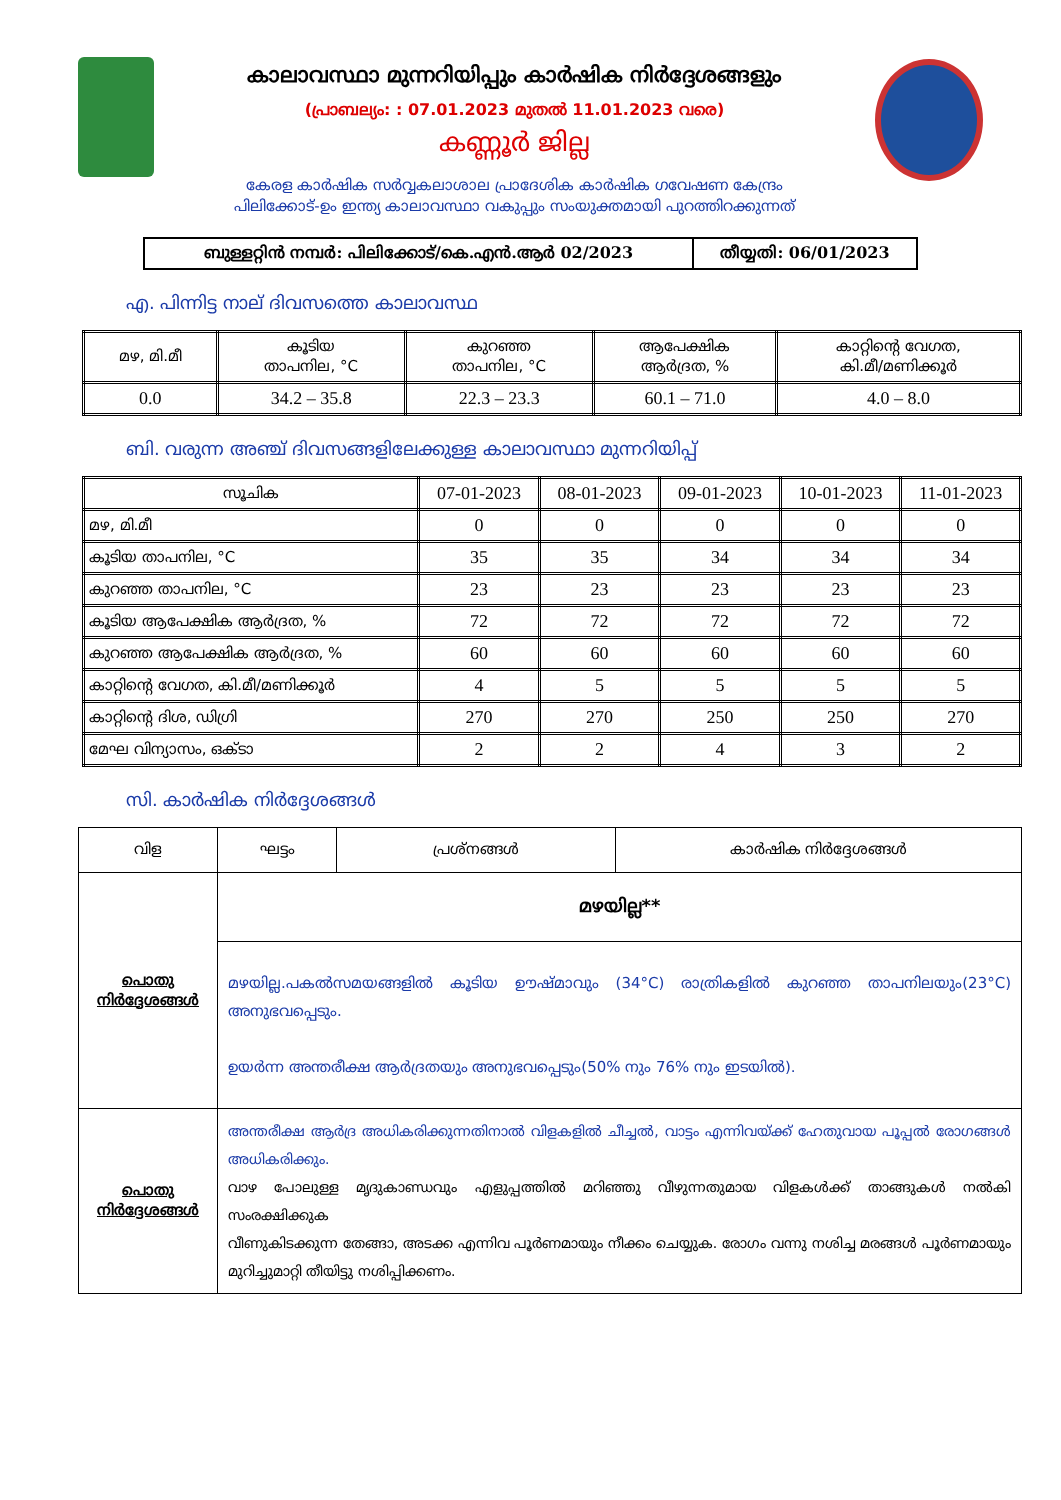കാലാവസ്ഥാ മുന്നറിയിപ്പും കാർഷിക നിർദ്ദേശങ്ങളും
(പ്രാബല്യം: : 07.01.2023 മുതൽ 11.01.2023 വരെ)
കണ്ണൂർ ജില്ല
കേരള കാർഷിക സർവ്വകലാശാല പ്രാദേശിക കാർഷിക ഗവേഷണ കേന്ദ്രം
പിലിക്കോട്-ഉം ഇന്ത്യ കാലാവസ്ഥാ വകുപ്പും സംയുക്തമായി പുറത്തിറക്കുന്നത്
| ബുള്ളറ്റിൻ നമ്പർ: പിലിക്കോട്/കെ.എൻ.ആർ 02/2023 | തീയ്യതി: 06/01/2023 |
എ. പിന്നിട്ട നാല് ദിവസത്തെ കാലാവസ്ഥ
| മഴ, മി.മീ | കൂടിയ താപനില, °C | കുറഞ്ഞ താപനില, °C | ആപേക്ഷിക ആർദ്രത, % | കാറ്റിന്റെ വേഗത, കി.മീ/മണിക്കൂർ |
| 0.0 | 34.2 – 35.8 | 22.3 – 23.3 | 60.1 – 71.0 | 4.0 – 8.0 |
ബി. വരുന്ന അഞ്ച് ദിവസങ്ങളിലേക്കുള്ള കാലാവസ്ഥാ മുന്നറിയിപ്പ്
| സൂചിക | 07-01-2023 | 08-01-2023 | 09-01-2023 | 10-01-2023 | 11-01-2023 |
| മഴ, മി.മീ | 0 | 0 | 0 | 0 | 0 |
| കൂടിയ താപനില, °C | 35 | 35 | 34 | 34 | 34 |
| കുറഞ്ഞ താപനില, °C | 23 | 23 | 23 | 23 | 23 |
| കൂടിയ ആപേക്ഷിക ആർദ്രത, % | 72 | 72 | 72 | 72 | 72 |
| കുറഞ്ഞ ആപേക്ഷിക ആർദ്രത, % | 60 | 60 | 60 | 60 | 60 |
| കാറ്റിന്റെ വേഗത, കി.മീ/മണിക്കൂർ | 4 | 5 | 5 | 5 | 5 |
| കാറ്റിന്റെ ദിശ, ഡിഗ്രി | 270 | 270 | 250 | 250 | 270 |
| മേഘ വിന്യാസം, ഒക്ടാ | 2 | 2 | 4 | 3 | 2 |
സി. കാർഷിക നിർദ്ദേശങ്ങൾ
| വിള | ഘട്ടം | പ്രശ്നങ്ങൾ | കാർഷിക നിർദ്ദേശങ്ങൾ |
| --- | --- | --- | --- |
| പൊതു നിർദ്ദേശങ്ങൾ | മഴയില്ല** | | |
| | മഴയില്ല.പകൽസമയങ്ങളിൽ കൂടിയ ഊഷ്മാവും (34°C) രാത്രികളിൽ കുറഞ്ഞ താപനിലയും(23°C) അനുഭവപ്പെടും. ഉയർന്ന അന്തരീക്ഷ ആർദ്രതയും അനുഭവപ്പെടും(50% നും 76% നും ഇടയിൽ). | | |
| പൊതു നിർദ്ദേശങ്ങൾ | അന്തരീക്ഷ ആർദ്ര അധികരിക്കുന്നതിനാൽ വിളകളിൽ ചീച്ചൽ, വാട്ടം എന്നിവയ്ക്ക് ഹേതുവായ പൂപ്പൽ രോഗങ്ങൾ അധികരിക്കും. വാഴ പോലുള്ള മൃദുകാണ്ഡവും എളുപ്പത്തിൽ മറിഞ്ഞു വീഴുന്നതുമായ വിളകൾക്ക് താങ്ങുകൾ നൽകി സംരക്ഷിക്കുക വീണുകിടക്കുന്ന തേങ്ങാ, അടക്ക എന്നിവ പൂർണമായും നീക്കം ചെയ്യുക. രോഗം വന്നു നശിച്ച മരങ്ങൾ പൂർണമായും മുറിച്ചുമാറ്റി തീയിട്ടു നശിപ്പിക്കണം. | | |